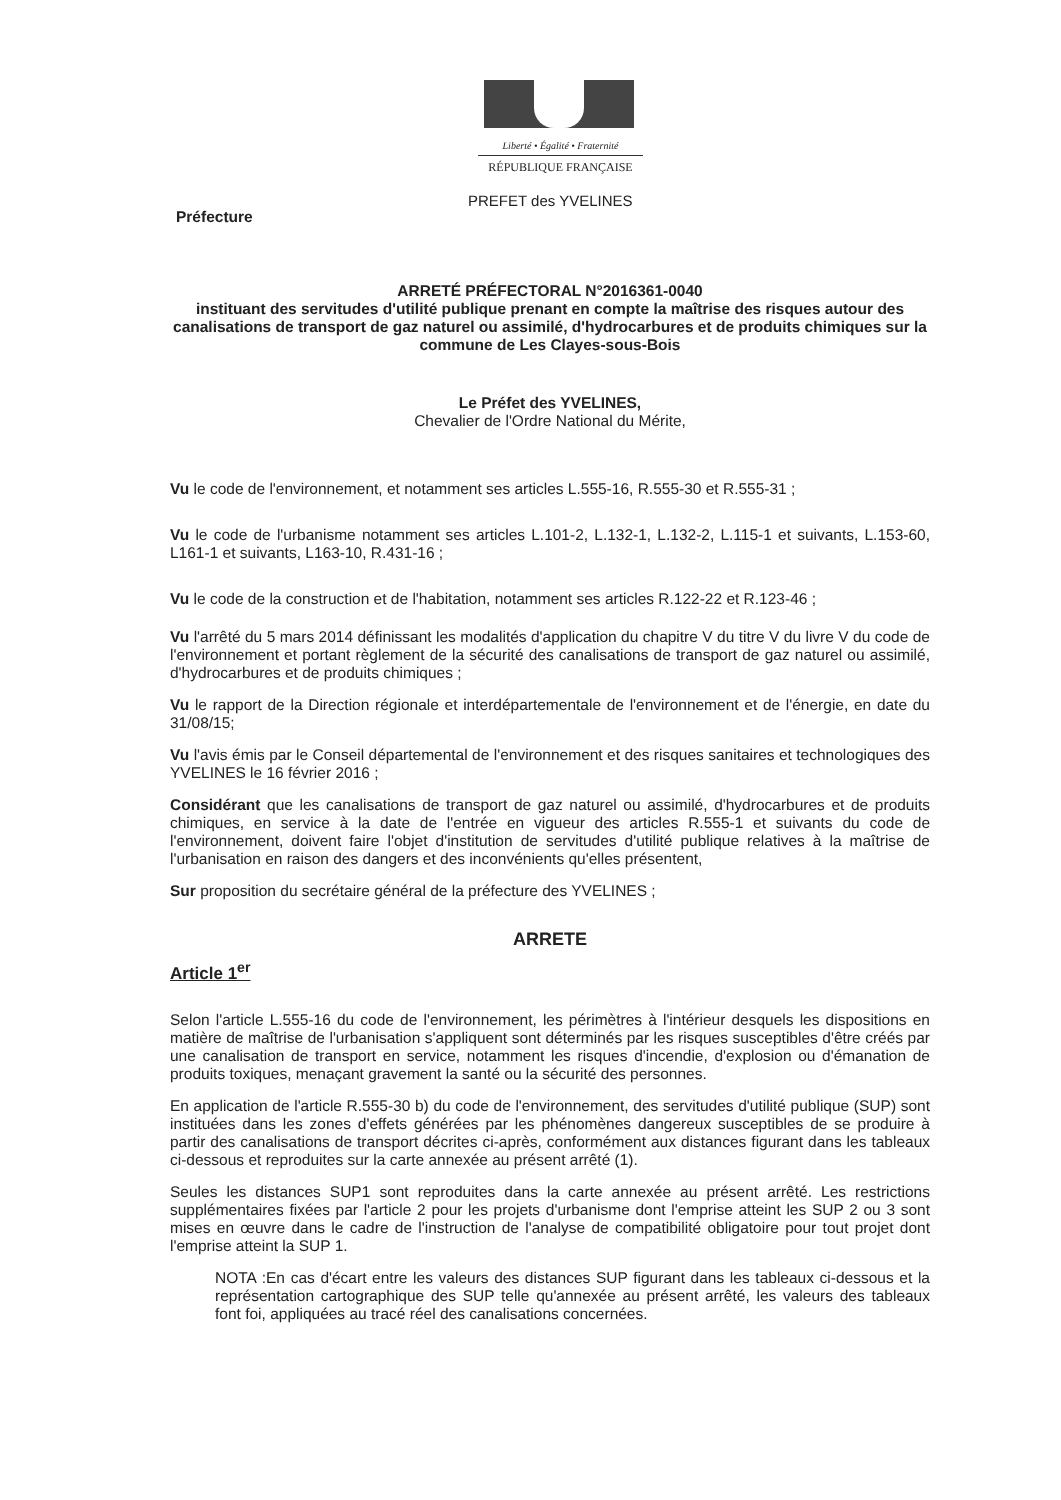Liberté • Égalité • Fraternité
RÉPUBLIQUE FRANÇAISE
PREFET des YVELINES
Préfecture
ARRETÉ PRÉFECTORAL N°2016361-0040
instituant des servitudes d'utilité publique prenant en compte la maîtrise des risques autour des canalisations de transport de gaz naturel ou assimilé, d'hydrocarbures et de produits chimiques sur la commune de Les Clayes-sous-Bois
Le Préfet des YVELINES,
Chevalier de l'Ordre National du Mérite,
Vu le code de l'environnement, et notamment ses articles L.555-16, R.555-30 et R.555-31 ;
Vu le code de l'urbanisme notamment ses articles L.101-2, L.132-1, L.132-2, L.115-1 et suivants, L.153-60, L161-1 et suivants, L163-10, R.431-16 ;
Vu le code de la construction et de l'habitation, notamment ses articles R.122-22 et R.123-46 ;
Vu l'arrêté du 5 mars 2014 définissant les modalités d'application du chapitre V du titre V du livre V du code de l'environnement et portant règlement de la sécurité des canalisations de transport de gaz naturel ou assimilé, d'hydrocarbures et de produits chimiques ;
Vu le rapport de la Direction régionale et interdépartementale de l'environnement et de l'énergie, en date du 31/08/15;
Vu l'avis émis par le Conseil départemental de l'environnement et des risques sanitaires et technologiques des YVELINES le 16 février 2016 ;
Considérant que les canalisations de transport de gaz naturel ou assimilé, d'hydrocarbures et de produits chimiques, en service à la date de l'entrée en vigueur des articles R.555-1 et suivants du code de l'environnement, doivent faire l'objet d'institution de servitudes d'utilité publique relatives à la maîtrise de l'urbanisation en raison des dangers et des inconvénients qu'elles présentent,
Sur proposition du secrétaire général de la préfecture des YVELINES ;
ARRETE
Article 1<sup>er</sup>
Selon l'article L.555-16 du code de l'environnement, les périmètres à l'intérieur desquels les dispositions en matière de maîtrise de l'urbanisation s'appliquent sont déterminés par les risques susceptibles d'être créés par une canalisation de transport en service, notamment les risques d'incendie, d'explosion ou d'émanation de produits toxiques, menaçant gravement la santé ou la sécurité des personnes.
En application de l'article R.555-30 b) du code de l'environnement, des servitudes d'utilité publique (SUP) sont instituées dans les zones d'effets générées par les phénomènes dangereux susceptibles de se produire à partir des canalisations de transport décrites ci-après, conformément aux distances figurant dans les tableaux ci-dessous et reproduites sur la carte annexée au présent arrêté (1).
Seules les distances SUP1 sont reproduites dans la carte annexée au présent arrêté. Les restrictions supplémentaires fixées par l'article 2 pour les projets d'urbanisme dont l'emprise atteint les SUP 2 ou 3 sont mises en œuvre dans le cadre de l'instruction de l'analyse de compatibilité obligatoire pour tout projet dont l'emprise atteint la SUP 1.
NOTA :En cas d'écart entre les valeurs des distances SUP figurant dans les tableaux ci-dessous et la représentation cartographique des SUP telle qu'annexée au présent arrêté, les valeurs des tableaux font foi, appliquées au tracé réel des canalisations concernées.